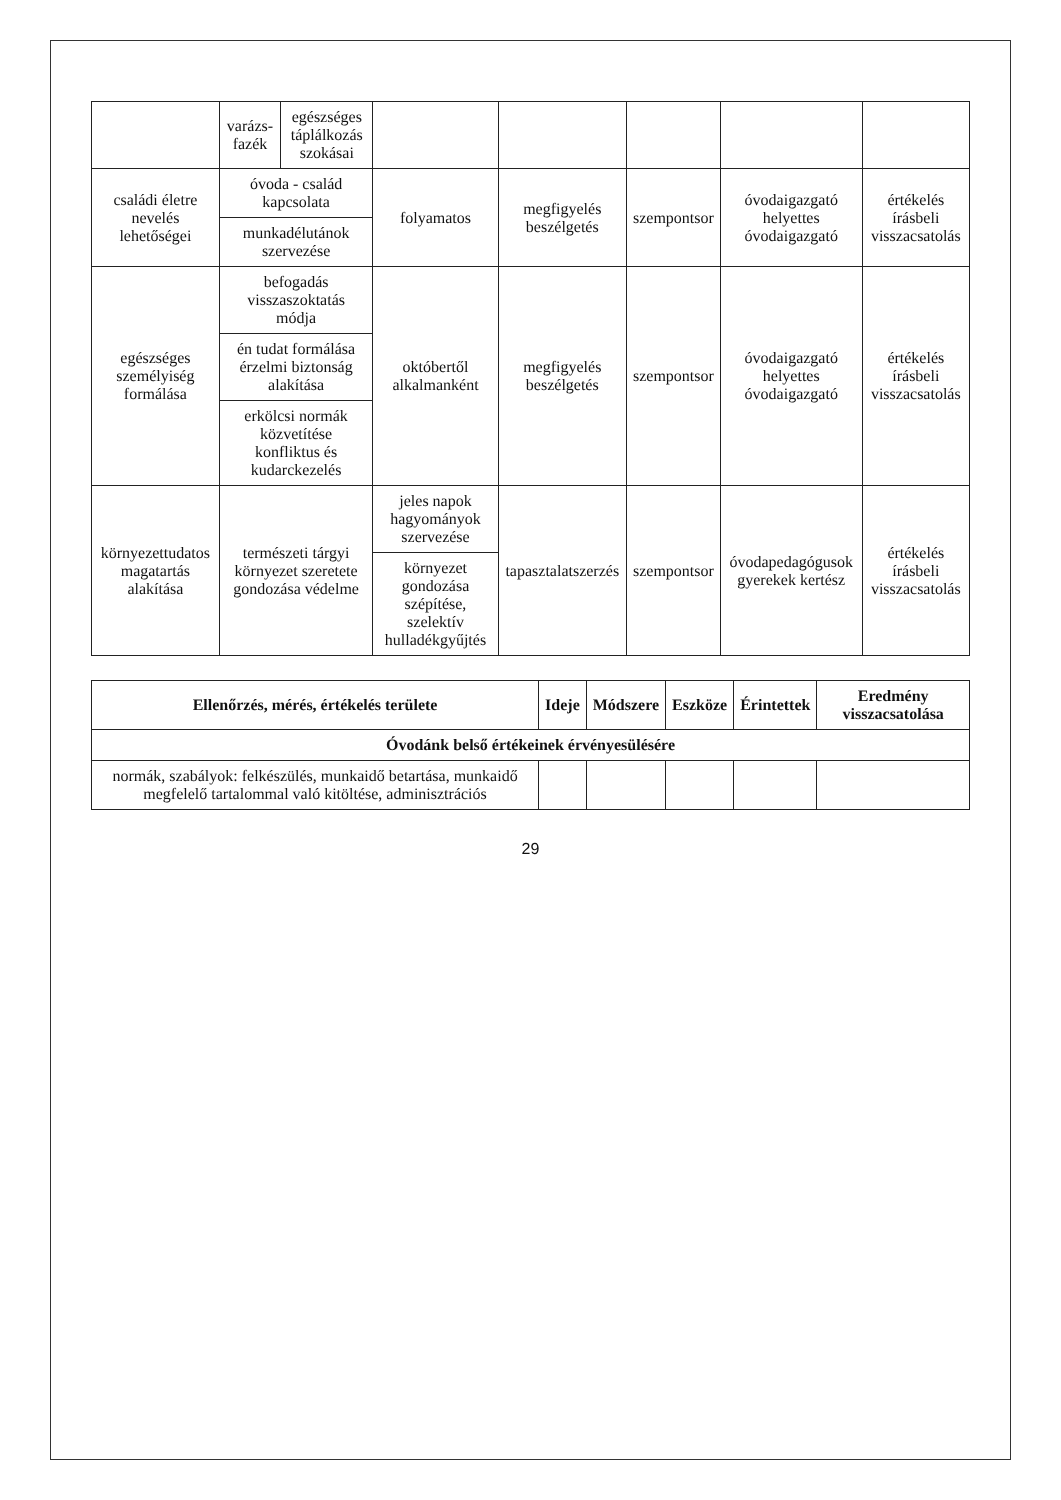| | varázs-fazék | egészséges táplálkozás szokásai | | | | | |
| családi életre nevelés lehetőségei | óvoda - család kapcsolata | | folyamatos | megfigyelés beszélgetés | szempontsor | óvodaigazgató helyettes óvodaigazgató | értékelés írásbeli visszacsatolás |
| | munkadélutánok szervezése | | | | | | |
| egészséges személyiség formálása | befogadás visszaszoktatás módja | | októbertől alkalmanként | megfigyelés beszélgetés | szempontsor | óvodaigazgató helyettes óvodaigazgató | értékelés írásbeli visszacsatolás |
| | én tudat formálása érzelmi biztonság alakítása | | | | | | |
| | erkölcsi normák közvetítése konfliktus és kudarckezelés | | | | | | |
| környezettudatos magatartás alakítása | természeti tárgyi környezet szeretete gondozása védelme | | jeles napok hagyományok szervezése | tapasztalatszerzés | szempontsor | óvodapedagógusok gyerekek kertész | értékelés írásbeli visszacsatolás |
| | | | környezet gondozása szépítése, szelektív hulladékgyűjtés | | | | |
| Ellenőrzés, mérés, értékelés területe | Ideje | Módszere | Eszköze | Érintettek | Eredmény visszacsatolása |
| --- | --- | --- | --- | --- | --- |
| Óvodánk belső értékeinek érvényesülésére | | | | | |
| normák, szabályok: felkészülés, munkaidő betartása, munkaidő megfelelő tartalommal való kitöltése, adminisztrációs | | | | | |
29